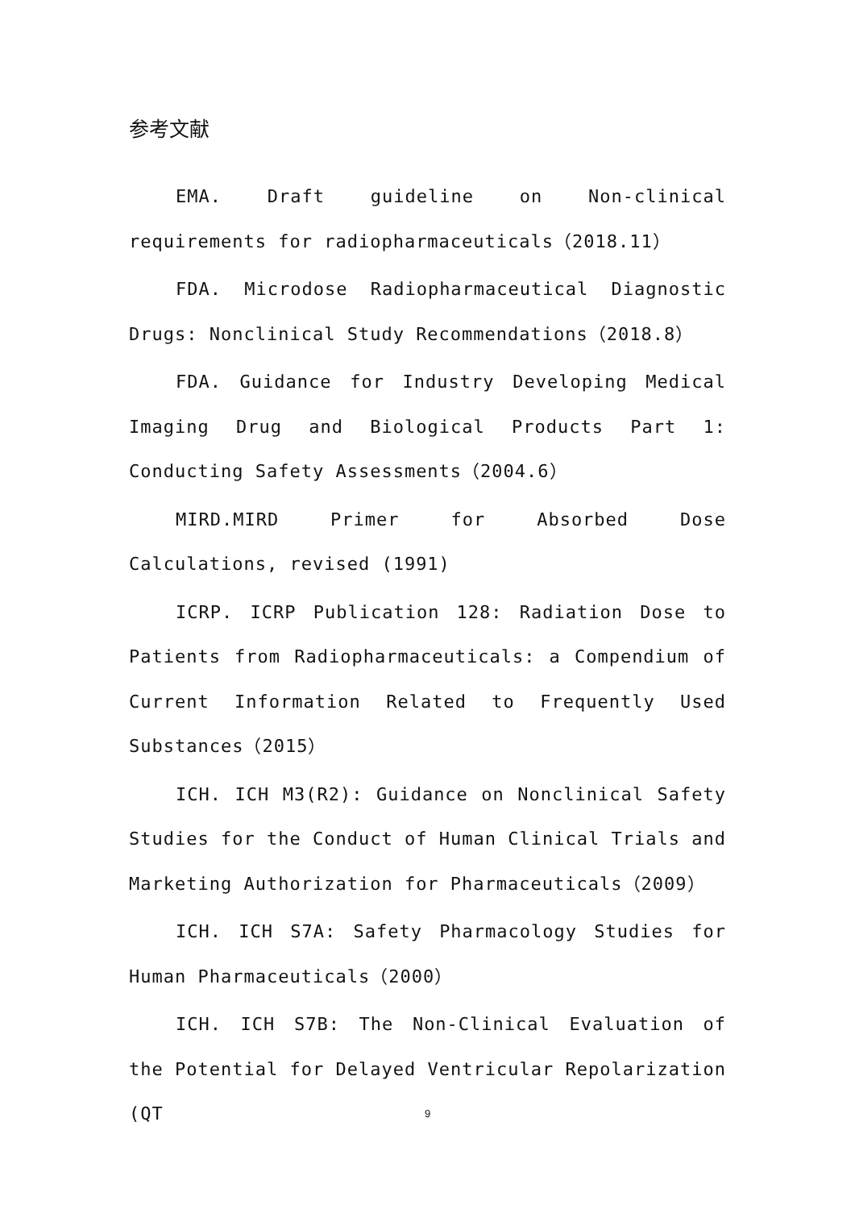参考文献
EMA. Draft guideline on Non-clinical requirements for radiopharmaceuticals（2018.11）
FDA. Microdose Radiopharmaceutical Diagnostic Drugs: Nonclinical Study Recommendations（2018.8）
FDA. Guidance for Industry Developing Medical Imaging Drug and Biological Products Part 1: Conducting Safety Assessments（2004.6）
MIRD.MIRD Primer for Absorbed Dose Calculations, revised (1991)
ICRP. ICRP Publication 128: Radiation Dose to Patients from Radiopharmaceuticals: a Compendium of Current Information Related to Frequently Used Substances（2015）
ICH. ICH M3(R2): Guidance on Nonclinical Safety Studies for the Conduct of Human Clinical Trials and Marketing Authorization for Pharmaceuticals（2009）
ICH. ICH S7A: Safety Pharmacology Studies for Human Pharmaceuticals（2000）
ICH. ICH S7B: The Non-Clinical Evaluation of the Potential for Delayed Ventricular Repolarization (QT
9